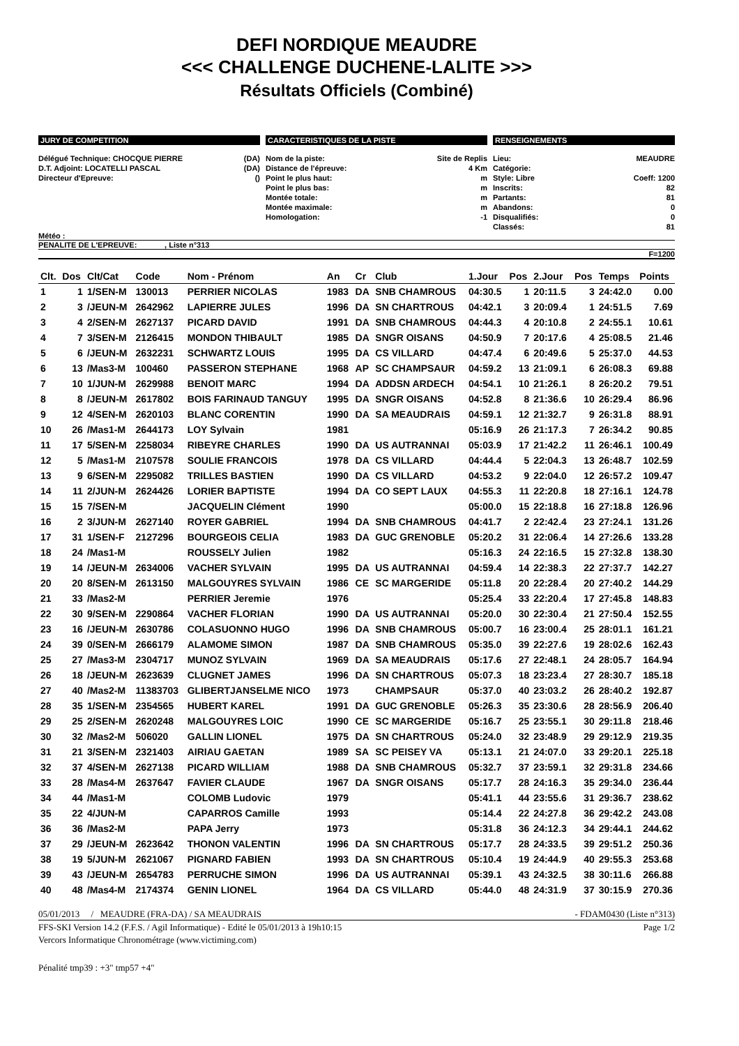DEFI NORDIQUE MEAUDRE
<<< CHALLENGE DUCHENE-LALITE >>>
Résultats Officiels (Combiné)
JURY DE COMPETITION
Délégué Technique: CHOCQUE PIERRE (DA)
D.T. Adjoint: LOCATELLI PASCAL (DA)
Directeur d'Epreuve: ()
CARACTERISTIQUES DE LA PISTE
Nom de la piste: Site de Replis
Distance de l'épreuve: 4 Km
Point le plus haut: m
Point le plus bas: m
Montée totale: m
Montée maximale: m
Homologation: -1
RENSEIGNEMENTS
Lieu: MEAUDRE
Catégorie:
Style: Libre Coeff: 1200
Inscrits: 82
Partants: 81
Abandons: 0
Disqualifiés: 0
Classés: 81
Météo :
PENALITE DE L'EPREUVE: , Liste n°313
F=1200
| Clt. | Dos | Clt/Cat | Code | Nom - Prénom | An | Cr | Club | 1.Jour | Pos | 2.Jour | Pos | Temps | Points |
| --- | --- | --- | --- | --- | --- | --- | --- | --- | --- | --- | --- | --- | --- |
| 1 | 1 | 1/SEN-M | 130013 | PERRIER NICOLAS | 1983 | DA | SNB CHAMROUS | 04:30.5 | 1 | 20:11.5 | 3 | 24:42.0 | 0.00 |
| 2 | 3 | /JEUN-M | 2642962 | LAPIERRE JULES | 1996 | DA | SN CHARTROUS | 04:42.1 | 3 | 20:09.4 | 1 | 24:51.5 | 7.69 |
| 3 | 4 | 2/SEN-M | 2627137 | PICARD DAVID | 1991 | DA | SNB CHAMROUS | 04:44.3 | 4 | 20:10.8 | 2 | 24:55.1 | 10.61 |
| 4 | 7 | 3/SEN-M | 2126415 | MONDON THIBAULT | 1985 | DA | SNGR OISANS | 04:50.9 | 7 | 20:17.6 | 4 | 25:08.5 | 21.46 |
| 5 | 6 | /JEUN-M | 2632231 | SCHWARTZ LOUIS | 1995 | DA | CS VILLARD | 04:47.4 | 6 | 20:49.6 | 5 | 25:37.0 | 44.53 |
| 6 | 13 | /Mas3-M | 100460 | PASSERON STEPHANE | 1968 | AP | SC CHAMPSAUR | 04:59.2 | 13 | 21:09.1 | 6 | 26:08.3 | 69.88 |
| 7 | 10 | 1/JUN-M | 2629988 | BENOIT MARC | 1994 | DA | ADDSN ARDECH | 04:54.1 | 10 | 21:26.1 | 8 | 26:20.2 | 79.51 |
| 8 | 8 | /JEUN-M | 2617802 | BOIS FARINAUD TANGUY | 1995 | DA | SNGR OISANS | 04:52.8 | 8 | 21:36.6 | 10 | 26:29.4 | 86.96 |
| 9 | 12 | 4/SEN-M | 2620103 | BLANC CORENTIN | 1990 | DA | SA MEAUDRAIS | 04:59.1 | 12 | 21:32.7 | 9 | 26:31.8 | 88.91 |
| 10 | 26 | /Mas1-M | 2644173 | LOY Sylvain | 1981 | | | 05:16.9 | 26 | 21:17.3 | 7 | 26:34.2 | 90.85 |
| 11 | 17 | 5/SEN-M | 2258034 | RIBEYRE CHARLES | 1990 | DA | US AUTRANNAI | 05:03.9 | 17 | 21:42.2 | 11 | 26:46.1 | 100.49 |
| 12 | 5 | /Mas1-M | 2107578 | SOULIE FRANCOIS | 1978 | DA | CS VILLARD | 04:44.4 | 5 | 22:04.3 | 13 | 26:48.7 | 102.59 |
| 13 | 9 | 6/SEN-M | 2295082 | TRILLES BASTIEN | 1990 | DA | CS VILLARD | 04:53.2 | 9 | 22:04.0 | 12 | 26:57.2 | 109.47 |
| 14 | 11 | 2/JUN-M | 2624426 | LORIER BAPTISTE | 1994 | DA | CO SEPT LAUX | 04:55.3 | 11 | 22:20.8 | 18 | 27:16.1 | 124.78 |
| 15 | 15 | 7/SEN-M | | JACQUELIN Clément | 1990 | | | 05:00.0 | 15 | 22:18.8 | 16 | 27:18.8 | 126.96 |
| 16 | 2 | 3/JUN-M | 2627140 | ROYER GABRIEL | 1994 | DA | SNB CHAMROUS | 04:41.7 | 2 | 22:42.4 | 23 | 27:24.1 | 131.26 |
| 17 | 31 | 1/SEN-F | 2127296 | BOURGEOIS CELIA | 1983 | DA | GUC GRENOBLE | 05:20.2 | 31 | 22:06.4 | 14 | 27:26.6 | 133.28 |
| 18 | 24 | /Mas1-M | | ROUSSELY Julien | 1982 | | | 05:16.3 | 24 | 22:16.5 | 15 | 27:32.8 | 138.30 |
| 19 | 14 | /JEUN-M | 2634006 | VACHER SYLVAIN | 1995 | DA | US AUTRANNAI | 04:59.4 | 14 | 22:38.3 | 22 | 27:37.7 | 142.27 |
| 20 | 20 | 8/SEN-M | 2613150 | MALGOUYRES SYLVAIN | 1986 | CE | SC MARGERIDE | 05:11.8 | 20 | 22:28.4 | 20 | 27:40.2 | 144.29 |
| 21 | 33 | /Mas2-M | | PERRIER Jeremie | 1976 | | | 05:25.4 | 33 | 22:20.4 | 17 | 27:45.8 | 148.83 |
| 22 | 30 | 9/SEN-M | 2290864 | VACHER FLORIAN | 1990 | DA | US AUTRANNAI | 05:20.0 | 30 | 22:30.4 | 21 | 27:50.4 | 152.55 |
| 23 | 16 | /JEUN-M | 2630786 | COLASUONNO HUGO | 1996 | DA | SNB CHAMROUS | 05:00.7 | 16 | 23:00.4 | 25 | 28:01.1 | 161.21 |
| 24 | 39 | 0/SEN-M | 2666179 | ALAMOME SIMON | 1987 | DA | SNB CHAMROUS | 05:35.0 | 39 | 22:27.6 | 19 | 28:02.6 | 162.43 |
| 25 | 27 | /Mas3-M | 2304717 | MUNOZ SYLVAIN | 1969 | DA | SA MEAUDRAIS | 05:17.6 | 27 | 22:48.1 | 24 | 28:05.7 | 164.94 |
| 26 | 18 | /JEUN-M | 2623639 | CLUGNET JAMES | 1996 | DA | SN CHARTROUS | 05:07.3 | 18 | 23:23.4 | 27 | 28:30.7 | 185.18 |
| 27 | 40 | /Mas2-M | 11383703 | GLIBERTJANSELME NICO | 1973 | | CHAMPSAUR | 05:37.0 | 40 | 23:03.2 | 26 | 28:40.2 | 192.87 |
| 28 | 35 | 1/SEN-M | 2354565 | HUBERT KAREL | 1991 | DA | GUC GRENOBLE | 05:26.3 | 35 | 23:30.6 | 28 | 28:56.9 | 206.40 |
| 29 | 25 | 2/SEN-M | 2620248 | MALGOUYRES LOIC | 1990 | CE | SC MARGERIDE | 05:16.7 | 25 | 23:55.1 | 30 | 29:11.8 | 218.46 |
| 30 | 32 | /Mas2-M | 506020 | GALLIN LIONEL | 1975 | DA | SN CHARTROUS | 05:24.0 | 32 | 23:48.9 | 29 | 29:12.9 | 219.35 |
| 31 | 21 | 3/SEN-M | 2321403 | AIRIAU GAETAN | 1989 | SA | SC PEISEY VA | 05:13.1 | 21 | 24:07.0 | 33 | 29:20.1 | 225.18 |
| 32 | 37 | 4/SEN-M | 2627138 | PICARD WILLIAM | 1988 | DA | SNB CHAMROUS | 05:32.7 | 37 | 23:59.1 | 32 | 29:31.8 | 234.66 |
| 33 | 28 | /Mas4-M | 2637647 | FAVIER CLAUDE | 1967 | DA | SNGR OISANS | 05:17.7 | 28 | 24:16.3 | 35 | 29:34.0 | 236.44 |
| 34 | 44 | /Mas1-M | | COLOMB Ludovic | 1979 | | | 05:41.1 | 44 | 23:55.6 | 31 | 29:36.7 | 238.62 |
| 35 | 22 | 4/JUN-M | | CAPARROS Camille | 1993 | | | 05:14.4 | 22 | 24:27.8 | 36 | 29:42.2 | 243.08 |
| 36 | 36 | /Mas2-M | | PAPA Jerry | 1973 | | | 05:31.8 | 36 | 24:12.3 | 34 | 29:44.1 | 244.62 |
| 37 | 29 | /JEUN-M | 2623642 | THONON VALENTIN | 1996 | DA | SN CHARTROUS | 05:17.7 | 28 | 24:33.5 | 39 | 29:51.2 | 250.36 |
| 38 | 19 | 5/JUN-M | 2621067 | PIGNARD FABIEN | 1993 | DA | SN CHARTROUS | 05:10.4 | 19 | 24:44.9 | 40 | 29:55.3 | 253.68 |
| 39 | 43 | /JEUN-M | 2654783 | PERRUCHE SIMON | 1996 | DA | US AUTRANNAI | 05:39.1 | 43 | 24:32.5 | 38 | 30:11.6 | 266.88 |
| 40 | 48 | /Mas4-M | 2174374 | GENIN LIONEL | 1964 | DA | CS VILLARD | 05:44.0 | 48 | 24:31.9 | 37 | 30:15.9 | 270.36 |
05/01/2013 / MEAUDRE (FRA-DA) / SA MEAUDRAIS - FDAM0430 (Liste n°313)
FFS-SKI Version 14.2 (F.F.S. / Agil Informatique) - Edité le 05/01/2013 à 19h10:15 Page 1/2
Vercors Informatique Chronométrage (www.victiming.com)
Pénalité tmp39 : +3" tmp57 +4"